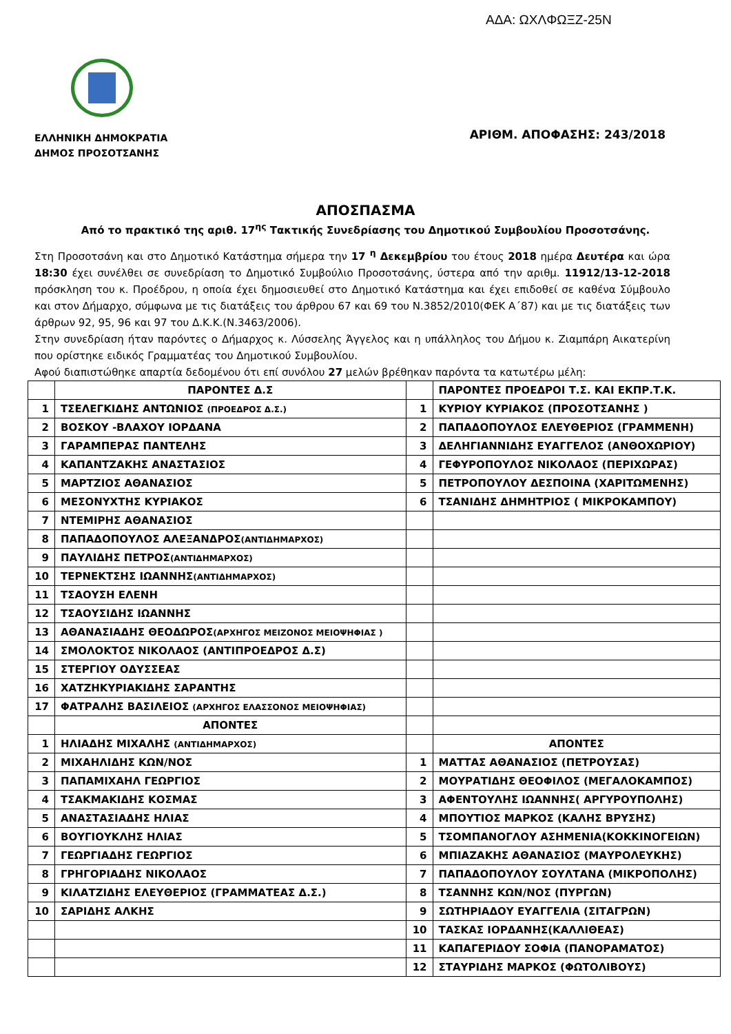ΑΔΑ: ΩΧΛΦΩΞΖ-25Ν
ΕΛΛΗΝΙΚΗ ΔΗΜΟΚΡΑΤΙΑ
ΔΗΜΟΣ ΠΡΟΣΟΤΣΑΝΗΣ
ΑΡΙΘΜ. ΑΠΟΦΑΣΗΣ: 243/2018
ΑΠΟΣΠΑΣΜΑ
Από το πρακτικό της αριθ. 17<sup>ης</sup> Τακτικής Συνεδρίασης του Δημοτικού Συμβουλίου Προσοτσάνης.
Στη Προσοτσάνη και στο Δημοτικό Κατάστημα σήμερα την 17 <sup>η</sup> Δεκεμβρίου του έτους 2018 ημέρα Δευτέρα και ώρα 18:30 έχει συνέλθει σε συνεδρίαση το Δημοτικό Συμβούλιο Προσοτσάνης, ύστερα από την αριθμ. 11912/13-12-2018 πρόσκληση του κ. Προέδρου, η οποία έχει δημοσιευθεί στο Δημοτικό Κατάστημα και έχει επιδοθεί σε καθένα Σύμβουλο και στον Δήμαρχο, σύμφωνα με τις διατάξεις του άρθρου 67 και 69 του Ν.3852/2010(ΦΕΚ Α΄87) και με τις διατάξεις των άρθρων 92, 95, 96 και 97 του Δ.Κ.Κ.(Ν.3463/2006).
Στην συνεδρίαση ήταν παρόντες ο Δήμαρχος κ. Λύσσελης Άγγελος και η υπάλληλος του Δήμου κ. Ζιαμπάρη Αικατερίνη που ορίστηκε ειδικός Γραμματέας του Δημοτικού Συμβουλίου.
Αφού διαπιστώθηκε απαρτία δεδομένου ότι επί συνόλου 27 μελών βρέθηκαν παρόντα τα κατωτέρω μέλη:
| | ΠΑΡΟΝΤΕΣ Δ.Σ | | ΠΑΡΟΝΤΕΣ ΠΡΟΕΔΡΟΙ Τ.Σ. ΚΑΙ ΕΚΠΡ.Τ.Κ. |
| 1 | ΤΣΕΛΕΓΚΙΔΗΣ ΑΝΤΩΝΙΟΣ (ΠΡΟΕΔΡΟΣ Δ.Σ.) | 1 | ΚΥΡΙΟΥ ΚΥΡΙΑΚΟΣ (ΠΡΟΣΟΤΣΑΝΗΣ ) |
| 2 | ΒΟΣΚΟΥ -ΒΛΑΧΟΥ ΙΟΡΔΑΝΑ | 2 | ΠΑΠΑΔΟΠΟΥΛΟΣ ΕΛΕΥΘΕΡΙΟΣ (ΓΡΑΜΜΕΝΗ) |
| 3 | ΓΑΡΑΜΠΕΡΑΣ ΠΑΝΤΕΛΗΣ | 3 | ΔΕΛΗΓΙΑΝΝΙΔΗΣ ΕΥΑΓΓΕΛΟΣ (ΑΝΘΟΧΩΡΙΟΥ) |
| 4 | ΚΑΠΑΝΤΖΑΚΗΣ ΑΝΑΣΤΑΣΙΟΣ | 4 | ΓΕΦΥΡΟΠΟΥΛΟΣ ΝΙΚΟΛΑΟΣ (ΠΕΡΙΧΩΡΑΣ) |
| 5 | ΜΑΡΤΖΙΟΣ ΑΘΑΝΑΣΙΟΣ | 5 | ΠΕΤΡΟΠΟΥΛΟΥ ΔΕΣΠΟΙΝΑ (ΧΑΡΙΤΩΜΕΝΗΣ) |
| 6 | ΜΕΣΟΝΥΧΤΗΣ ΚΥΡΙΑΚΟΣ | 6 | ΤΣΑΝΙΔΗΣ ΔΗΜΗΤΡΙΟΣ ( ΜΙΚΡΟΚΑΜΠΟΥ) |
| 7 | ΝΤΕΜΙΡΗΣ ΑΘΑΝΑΣΙΟΣ | | |
| 8 | ΠΑΠΑΔΟΠΟΥΛΟΣ ΑΛΕΞΑΝΔΡΟΣ (ΑΝΤΙΔΗΜΑΡΧΟΣ) | | |
| 9 | ΠΑΥΛΙΔΗΣ ΠΕΤΡΟΣ (ΑΝΤΙΔΗΜΑΡΧΟΣ) | | |
| 10 | ΤΕΡΝΕΚΤΣΗΣ ΙΩΑΝΝΗΣ (ΑΝΤΙΔΗΜΑΡΧΟΣ) | | |
| 11 | ΤΣΑΟΥΣΗ ΕΛΕΝΗ | | |
| 12 | ΤΣΑΟΥΣΙΔΗΣ ΙΩΑΝΝΗΣ | | |
| 13 | ΑΘΑΝΑΣΙΑΔΗΣ ΘΕΟΔΩΡΟΣ (ΑΡΧΗΓΟΣ ΜΕΙΖΟΝΟΣ ΜΕΙΟΨΗΦΙΑΣ ) | | |
| 14 | ΣΜΟΛΟΚΤΟΣ ΝΙΚΟΛΑΟΣ (ΑΝΤΙΠΡΟΕΔΡΟΣ Δ.Σ) | | |
| 15 | ΣΤΕΡΓΙΟΥ ΟΔΥΣΣΕΑΣ | | |
| 16 | ΧΑΤΖΗΚΥΡΙΑΚΙΔΗΣ ΣΑΡΑΝΤΗΣ | | |
| 17 | ΦΑΤΡΑΛΗΣ ΒΑΣΙΛΕΙΟΣ (ΑΡΧΗΓΟΣ ΕΛΑΣΣΟΝΟΣ ΜΕΙΟΨΗΦΙΑΣ) | | |
| | ΑΠΟΝΤΕΣ | | |
| 1 | ΗΛΙΑΔΗΣ ΜΙΧΑΛΗΣ (ΑΝΤΙΔΗΜΑΡΧΟΣ) | | ΑΠΟΝΤΕΣ |
| 2 | ΜΙΧΑΗΛΙΔΗΣ ΚΩΝ/ΝΟΣ | 1 | ΜΑΤΤΑΣ ΑΘΑΝΑΣΙΟΣ (ΠΕΤΡΟΥΣΑΣ) |
| 3 | ΠΑΠΑΜΙΧΑΗΛ ΓΕΩΡΓΙΟΣ | 2 | ΜΟΥΡΑΤΙΔΗΣ ΘΕΟΦΙΛΟΣ (ΜΕΓΑΛΟΚΑΜΠΟΣ) |
| 4 | ΤΣΑΚΜΑΚΙΔΗΣ ΚΟΣΜΑΣ | 3 | ΑΦΕΝΤΟΥΛΗΣ ΙΩΑΝΝΗΣ( ΑΡΓΥΡΟΥΠΟΛΗΣ) |
| 5 | ΑΝΑΣΤΑΣΙΑΔΗΣ ΗΛΙΑΣ | 4 | ΜΠΟΥΤΙΟΣ ΜΑΡΚΟΣ (ΚΑΛΗΣ ΒΡΥΣΗΣ) |
| 6 | ΒΟΥΓΙΟΥΚΛΗΣ ΗΛΙΑΣ | 5 | ΤΣΟΜΠΑΝΟΓΛΟΥ ΑΣΗΜΕΝΙΑ(ΚΟΚΚΙΝΟΓΕΙΩΝ) |
| 7 | ΓΕΩΡΓΙΑΔΗΣ ΓΕΩΡΓΙΟΣ | 6 | ΜΠΙΑΖΑΚΗΣ ΑΘΑΝΑΣΙΟΣ (ΜΑΥΡΟΛΕΥΚΗΣ) |
| 8 | ΓΡΗΓΟΡΙΑΔΗΣ ΝΙΚΟΛΑΟΣ | 7 | ΠΑΠΑΔΟΠΟΥΛΟΥ ΣΟΥΛΤΑΝΑ (ΜΙΚΡΟΠΟΛΗΣ) |
| 9 | ΚΙΛΑΤΖΙΔΗΣ ΕΛΕΥΘΕΡΙΟΣ (ΓΡΑΜΜΑΤΕΑΣ Δ.Σ.) | 8 | ΤΣΑΝΝΗΣ ΚΩΝ/ΝΟΣ (ΠΥΡΓΩΝ) |
| 10 | ΣΑΡΙΔΗΣ ΑΛΚΗΣ | 9 | ΣΩΤΗΡΙΑΔΟΥ ΕΥΑΓΓΕΛΙΑ (ΣΙΤΑΓΡΩΝ) |
| | | 10 | ΤΑΣΚΑΣ ΙΟΡΔΑΝΗΣ(ΚΑΛΛΙΘΕΑΣ) |
| | | 11 | ΚΑΠΑΓΕΡΙΔΟΥ ΣΟΦΙΑ (ΠΑΝΟΡΑΜΑΤΟΣ) |
| | | 12 | ΣΤΑΥΡΙΔΗΣ ΜΑΡΚΟΣ (ΦΩΤΟΛΙΒΟΥΣ) |